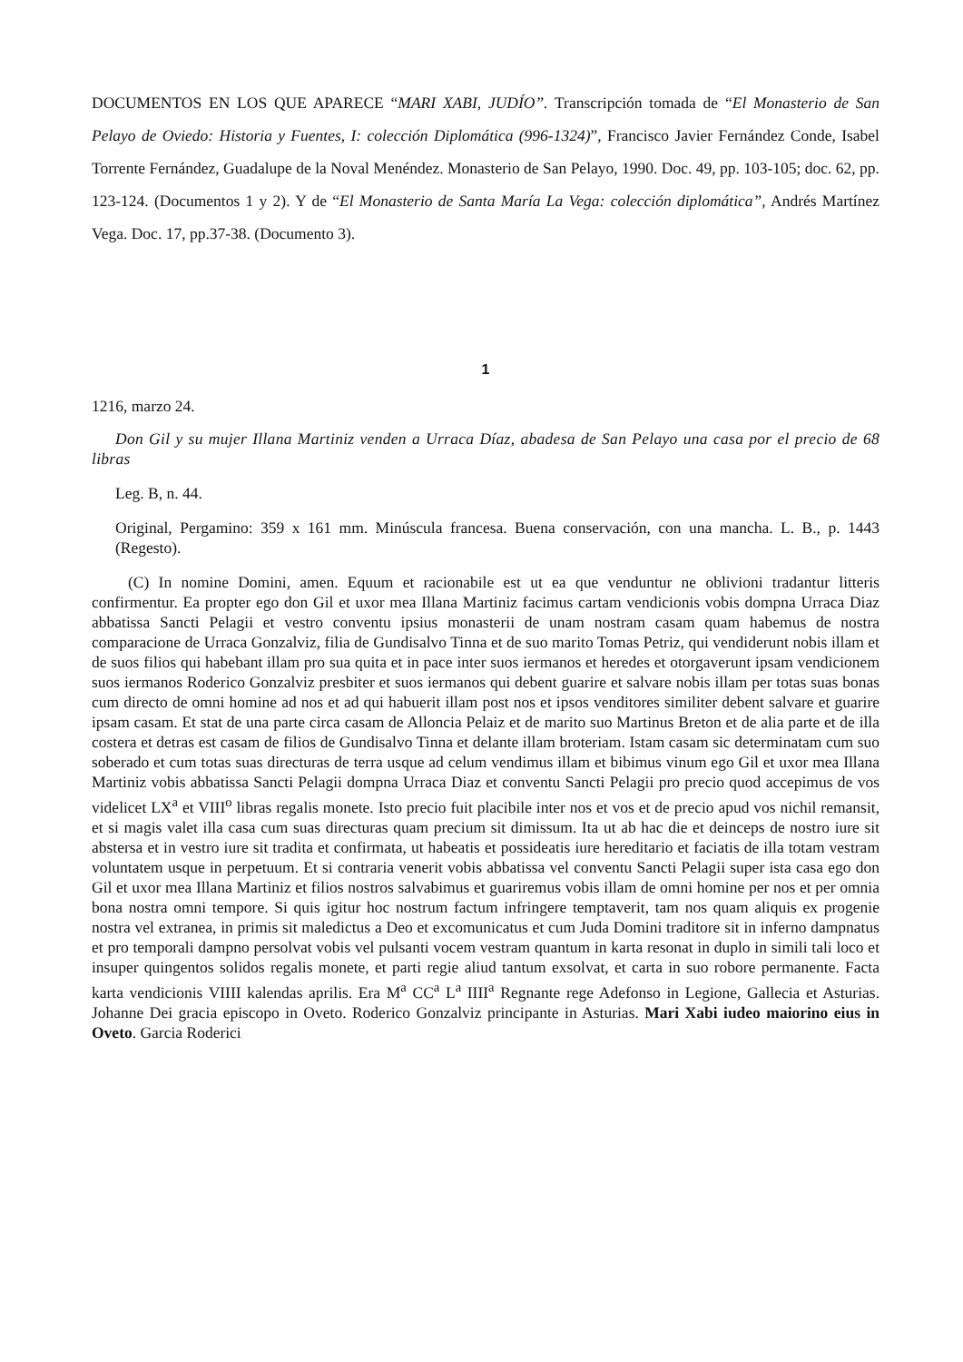DOCUMENTOS EN LOS QUE APARECE “MARI XABI, JUDÍO”. Transcripción tomada de “El Monasterio de San Pelayo de Oviedo: Historia y Fuentes, I: colección Diplomática (996-1324)”, Francisco Javier Fernández Conde, Isabel Torrente Fernández, Guadalupe de la Noval Menéndez. Monasterio de San Pelayo, 1990. Doc. 49, pp. 103-105; doc. 62, pp. 123-124. (Documentos 1 y 2). Y de “El Monasterio de Santa María La Vega: colección diplomática”, Andrés Martínez Vega. Doc. 17, pp.37-38. (Documento 3).
1
1216, marzo 24.
Don Gil y su mujer Illana Martiniz venden a Urraca Díaz, abadesa de San Pelayo una casa por el precio de 68 libras
Leg. B, n. 44.
Original, Pergamino: 359 x 161 mm. Minúscula francesa. Buena conservación, con una mancha. L. B., p. 1443 (Regesto).
(C) In nomine Domini, amen. Equum et racionabile est ut ea que venduntur ne oblivioni tradantur litteris confirmentur. Ea propter ego don Gil et uxor mea Illana Martiniz facimus cartam vendicionis vobis dompna Urraca Diaz abbatissa Sancti Pelagii et vestro conventu ipsius monasterii de unam nostram casam quam habemus de nostra comparacione de Urraca Gonzalviz, filia de Gundisalvo Tinna et de suo marito Tomas Petriz, qui vendiderunt nobis illam et de suos filios qui habebant illam pro sua quita et in pace inter suos iermanos et heredes et otorgaverunt ipsam vendicionem suos iermanos Roderico Gonzalviz presbiter et suos iermanos qui debent guarire et salvare nobis illam per totas suas bonas cum directo de omni homine ad nos et ad qui habuerit illam post nos et ipsos venditores similiter debent salvare et guarire ipsam casam. Et stat de una parte circa casam de Alloncia Pelaiz et de marito suo Martinus Breton et de alia parte et de illa costera et detras est casam de filios de Gundisalvo Tinna et delante illam broteriam. Istam casam sic determinatam cum suo soberado et cum totas suas directuras de terra usque ad celum vendimus illam et bibimus vinum ego Gil et uxor mea Illana Martiniz vobis abbatissa Sancti Pelagii dompna Urraca Diaz et conventu Sancti Pelagii pro precio quod accepimus de vos videlicet LX<sup>a</sup> et VIII<sup>o</sup> libras regalis monete. Isto precio fuit placibile inter nos et vos et de precio apud vos nichil remansit, et si magis valet illa casa cum suas directuras quam precium sit dimissum. Ita ut ab hac die et deinceps de nostro iure sit abstersa et in vestro iure sit tradita et confirmata, ut habeatis et possideatis iure hereditario et faciatis de illa totam vestram voluntatem usque in perpetuum. Et si contraria venerit vobis abbatissa vel conventu Sancti Pelagii super ista casa ego don Gil et uxor mea Illana Martiniz et filios nostros salvabimus et guariremus vobis illam de omni homine per nos et per omnia bona nostra omni tempore. Si quis igitur hoc nostrum factum infringere temptaverit, tam nos quam aliquis ex progenie nostra vel extranea, in primis sit maledictus a Deo et excomunicatus et cum Juda Domini traditore sit in inferno dampnatus et pro temporali dampno persolvat vobis vel pulsanti vocem vestram quantum in karta resonat in duplo in simili tali loco et insuper quingentos solidos regalis monete, et parti regie aliud tantum exsolvat, et carta in suo robore permanente. Facta karta vendicionis VIIII kalendas aprilis. Era M<sup>a</sup> CC<sup>a</sup> L<sup>a</sup> IIII<sup>a</sup> Regnante rege Adefonso in Legione, Gallecia et Asturias. Johanne Dei gracia episcopo in Oveto. Roderico Gonzalviz principante in Asturias. Mari Xabi iudeo maiorino eius in Oveto. Garcia Roderici